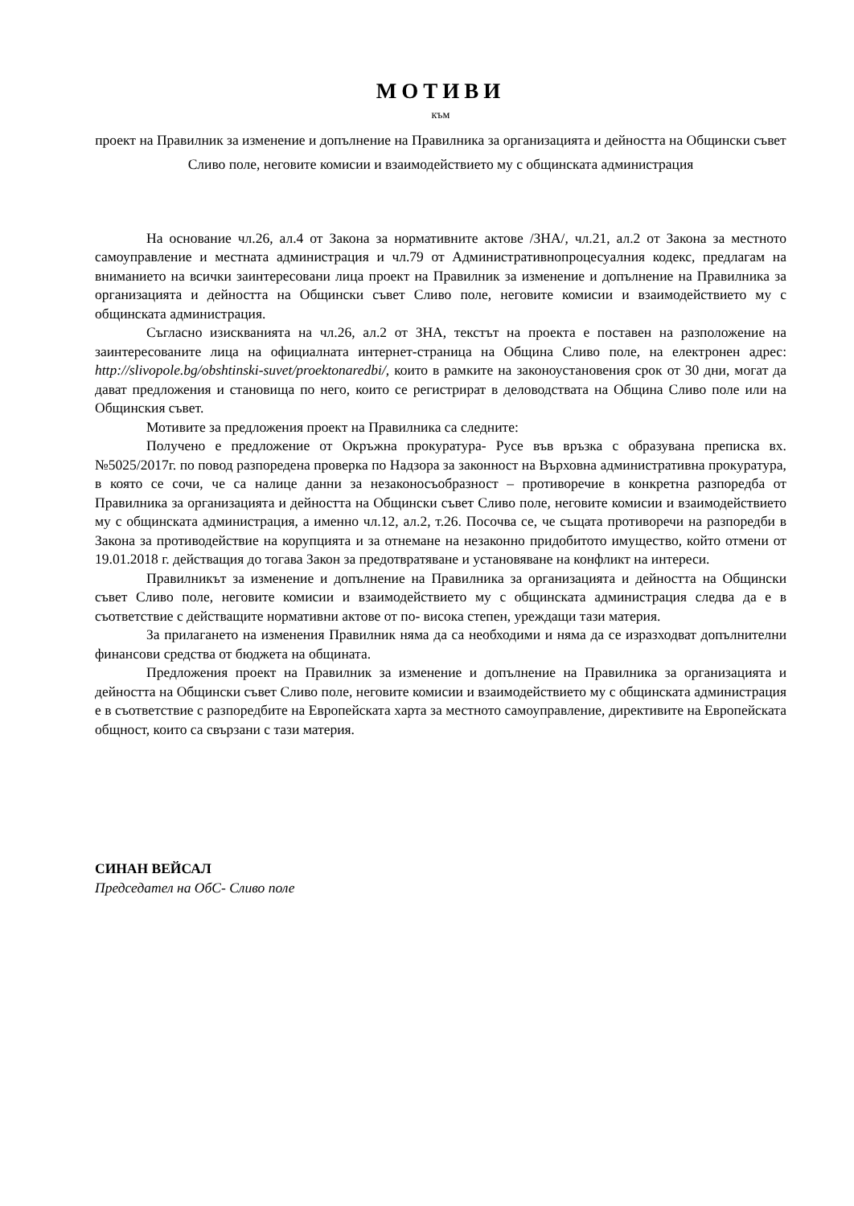МОТИВИ
към
проект на Правилник за изменение и допълнение на Правилника за организацията и дейността на Общински съвет Сливо поле, неговите комисии и взаимодействието му с общинската администрация
На основание чл.26, ал.4 от Закона за нормативните актове /ЗНА/, чл.21, ал.2 от Закона за местното самоуправление и местната администрация и чл.79 от Административнопроцесуалния кодекс, предлагам на вниманието на всички заинтересовани лица проект на Правилник за изменение и допълнение на Правилника за организацията и дейността на Общински съвет Сливо поле, неговите комисии и взаимодействието му с общинската администрация.
Съгласно изискванията на чл.26, ал.2 от ЗНА, текстът на проекта е поставен на разположение на заинтересованите лица на официалната интернет-страница на Община Сливо поле, на електронен адрес: http://slivopole.bg/obshtinski-suvet/proektonaredbi/, които в рамките на законоустановения срок от 30 дни, могат да дават предложения и становища по него, които се регистрират в деловодствата на Община Сливо поле или на Общинския съвет.
Мотивите за предложения проект на Правилника са следните:
Получено е предложение от Окръжна прокуратура- Русе във връзка с образувана преписка вх.№5025/2017г. по повод разпоредена проверка по Надзора за законност на Върховна административна прокуратура, в която се сочи, че са налице данни за незаконосъобразност – противоречие в конкретна разпоредба от Правилника за организацията и дейността на Общински съвет Сливо поле, неговите комисии и взаимодействието му с общинската администрация, а именно чл.12, ал.2, т.26. Посочва се, че същата противоречи на разпоредби в Закона за противодействие на корупцията и за отнемане на незаконно придобитото имущество, който отмени от 19.01.2018 г. действащия до тогава Закон за предотвратяване и установяване на конфликт на интереси.
Правилникът за изменение и допълнение на Правилника за организацията и дейността на Общински съвет Сливо поле, неговите комисии и взаимодействието му с общинската администрация следва да е в съответствие с действащите нормативни актове от по- висока степен, уреждащи тази материя.
За прилагането на изменения Правилник няма да са необходими и няма да се изразходват допълнителни финансови средства от бюджета на общината.
Предложения проект на Правилник за изменение и допълнение на Правилника за организацията и дейността на Общински съвет Сливо поле, неговите комисии и взаимодействието му с общинската администрация е в съответствие с разпоредбите на Европейската харта за местното самоуправление, директивите на Европейската общност, които са свързани с тази материя.
СИНАН ВЕЙСАЛ
Председател на ОбС- Сливо поле